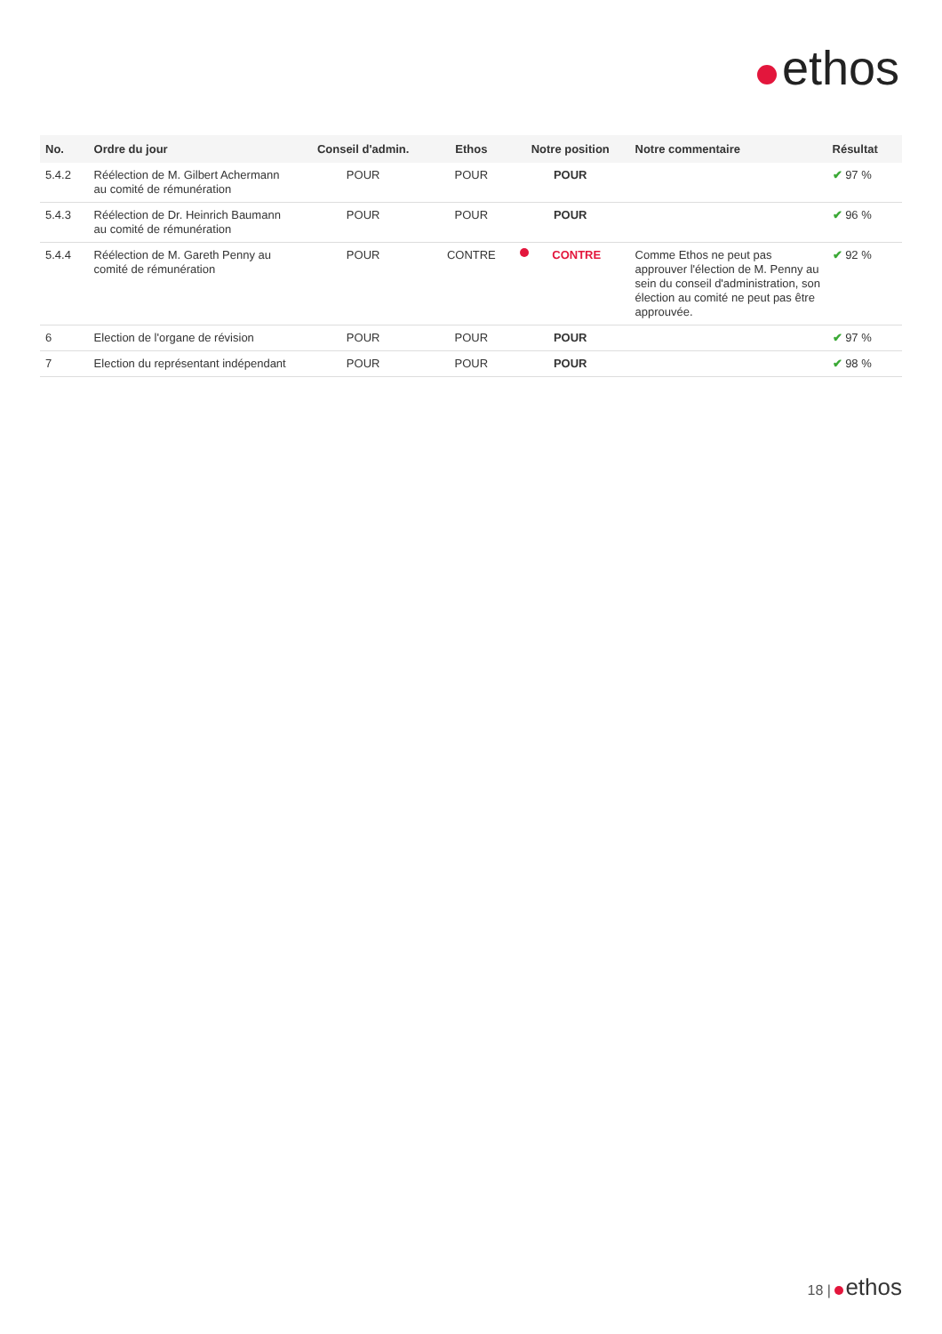ethos
| No. | Ordre du jour | Conseil d'admin. | Ethos | Notre position | Notre commentaire | Résultat |
| --- | --- | --- | --- | --- | --- | --- |
| 5.4.2 | Réélection de M. Gilbert Achermann au comité de rémunération | POUR | POUR | POUR | | ✔ 97 % |
| 5.4.3 | Réélection de Dr. Heinrich Baumann au comité de rémunération | POUR | POUR | POUR | | ✔ 96 % |
| 5.4.4 | Réélection de M. Gareth Penny au comité de rémunération | POUR | CONTRE | CONTRE | Comme Ethos ne peut pas approuver l'élection de M. Penny au sein du conseil d'administration, son élection au comité ne peut pas être approuvée. | ✔ 92 % |
| 6 | Election de l'organe de révision | POUR | POUR | POUR | | ✔ 97 % |
| 7 | Election du représentant indépendant | POUR | POUR | POUR | | ✔ 98 % |
18 | ethos